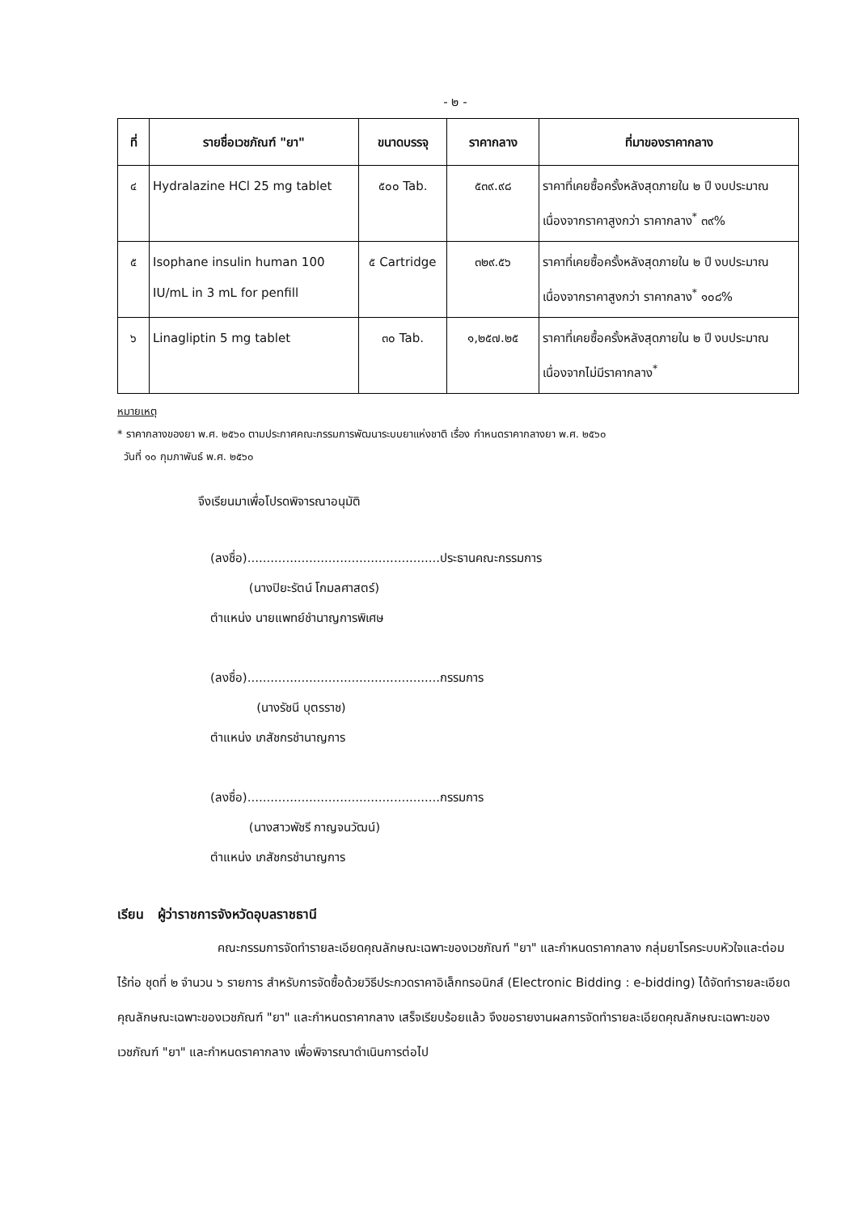- ๒ -
| ที่ | รายชื่อเวชภัณฑ์ "ยา" | ขนาดบรรจุ | ราคากลาง | ที่มาของราคากลาง |
| --- | --- | --- | --- | --- |
| ๔ | Hydralazine HCl 25 mg tablet | ๕๐๐ Tab. | ๕๓๙.๙๘ | ราคาที่เคยซื้อครั้งหลังสุดภายใน ๒ ปี งบประมาณ เนื่องจากราคาสูงกว่า ราคากลาง<sup>*</sup> ๓๙% |
| ๕ | Isophane insulin human 100 IU/mL in 3 mL for penfill | ๕ Cartridge | ๓๒๙.๕๖ | ราคาที่เคยซื้อครั้งหลังสุดภายใน ๒ ปี งบประมาณ เนื่องจากราคาสูงกว่า ราคากลาง<sup>*</sup> ๑๐๘% |
| ๖ | Linagliptin 5 mg tablet | ๓๐ Tab. | ๑,๒๕๗.๒๕ | ราคาที่เคยซื้อครั้งหลังสุดภายใน ๒ ปี งบประมาณ เนื่องจากไม่มีราคากลาง<sup>*</sup> |
หมายเหตุ
* ราคากลางของยา พ.ศ. ๒๕๖๐ ตามประกาศคณะกรรมการพัฒนาระบบยาแห่งชาติ เรื่อง กำหนดราคากลางยา พ.ศ. ๒๕๖๐
วันที่ ๑๐ กุมภาพันธ์ พ.ศ. ๒๕๖๐
จึงเรียนมาเพื่อโปรดพิจารณาอนุมัติ
(ลงชื่อ)..................................................ประธานคณะกรรมการ
(นางปิยะรัตน์ โกมลศาสตร์)
ตำแหน่ง นายแพทย์ชำนาญการพิเศษ
(ลงชื่อ)..................................................กรรมการ
(นางรัชนี บุตรราช)
ตำแหน่ง เภสัชกรชำนาญการ
(ลงชื่อ)..................................................กรรมการ
(นางสาวพัชรี กาญจนวัฒน์)
ตำแหน่ง เภสัชกรชำนาญการ
เรียน ผู้ว่าราชการจังหวัดอุบลราชธานี
คณะกรรมการจัดทำรายละเอียดคุณลักษณะเฉพาะของเวชภัณฑ์ "ยา" และกำหนดราคากลาง กลุ่มยาโรคระบบหัวใจและต่อมไร้ท่อ ชุดที่ ๒ จำนวน ๖ รายการ สำหรับการจัดซื้อด้วยวิธีประกวดราคาอิเล็กทรอนิกส์ (Electronic Bidding : e-bidding) ได้จัดทำรายละเอียดคุณลักษณะเฉพาะของเวชภัณฑ์ "ยา" และกำหนดราคากลาง เสร็จเรียบร้อยแล้ว จึงขอรายงานผลการจัดทำรายละเอียดคุณลักษณะเฉพาะของเวชภัณฑ์ "ยา" และกำหนดราคากลาง เพื่อพิจารณาดำเนินการต่อไป